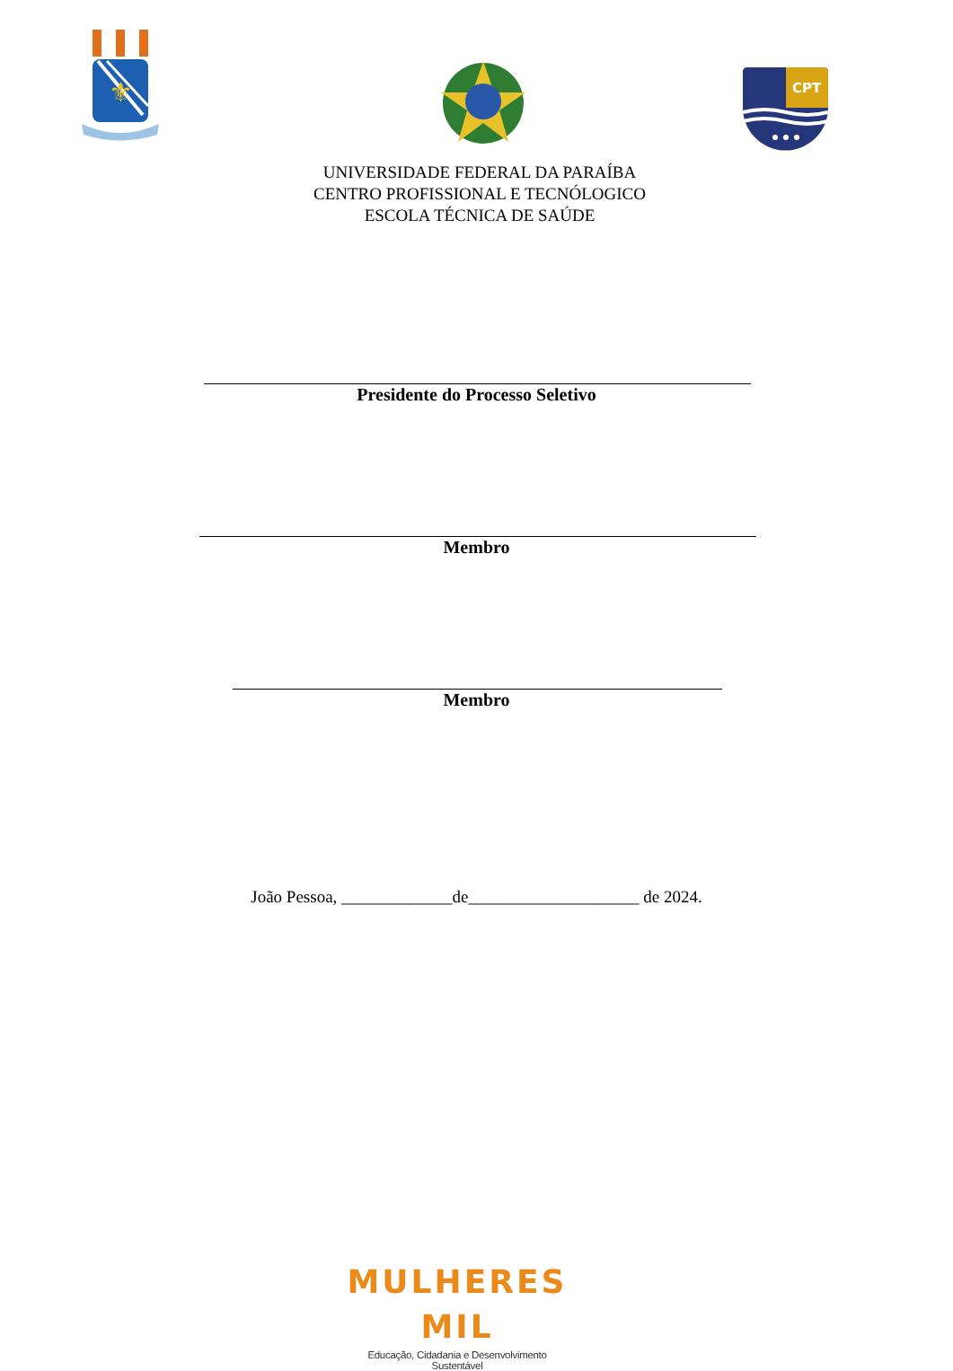⚜
CPT
UNIVERSIDADE FEDERAL DA PARAÍBA
CENTRO PROFISSIONAL E TECNÓLOGICO
ESCOLA TÉCNICA DE SAÚDE
Presidente do Processo Seletivo
Membro
Membro
João Pessoa, _____________de____________________ de 2024.
MULHERES MIL
Educação, Cidadania e Desenvolvimento Sustentável